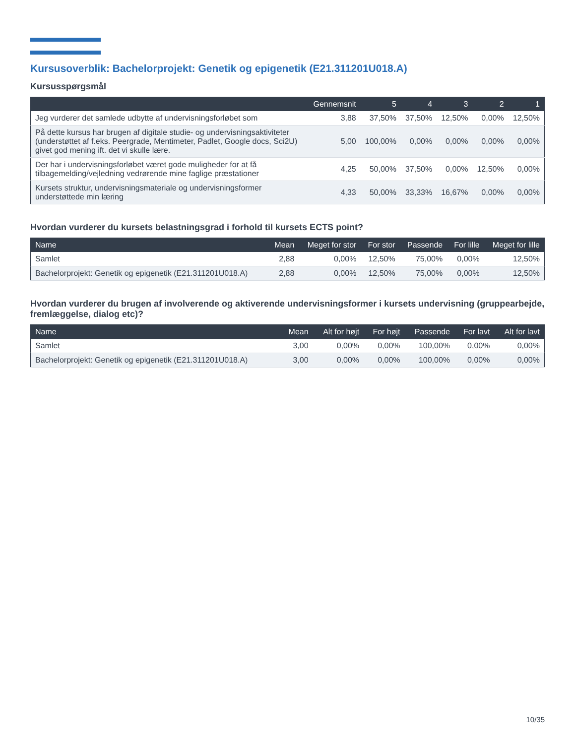Kursusoverblik: Bachelorprojekt: Genetik og epigenetik (E21.311201U018.A)
Kursusspørgsmål
| | Gennemsnit | 5 | 4 | 3 | 2 | 1 |
| --- | --- | --- | --- | --- | --- | --- |
| Jeg vurderer det samlede udbytte af undervisningsforløbet som | 3,88 | 37,50% | 37,50% | 12,50% | 0,00% | 12,50% |
| På dette kursus har brugen af digitale studie- og undervisningsaktiviteter (understøttet af f.eks. Peergrade, Mentimeter, Padlet, Google docs, Sci2U) givet god mening ift. det vi skulle lære. | 5,00 | 100,00% | 0,00% | 0,00% | 0,00% | 0,00% |
| Der har i undervisningsforløbet været gode muligheder for at få tilbagemelding/vejledning vedrørende mine faglige præstationer | 4,25 | 50,00% | 37,50% | 0,00% | 12,50% | 0,00% |
| Kursets struktur, undervisningsmateriale og undervisningsformer understøttede min læring | 4,33 | 50,00% | 33,33% | 16,67% | 0,00% | 0,00% |
Hvordan vurderer du kursets belastningsgrad i forhold til kursets ECTS point?
| Name | Mean | Meget for stor | For stor | Passende | For lille | Meget for lille |
| --- | --- | --- | --- | --- | --- | --- |
| Samlet | 2,88 | 0,00% | 12,50% | 75,00% | 0,00% | 12,50% |
| Bachelorprojekt: Genetik og epigenetik (E21.311201U018.A) | 2,88 | 0,00% | 12,50% | 75,00% | 0,00% | 12,50% |
Hvordan vurderer du brugen af involverende og aktiverende undervisningsformer i kursets undervisning (gruppearbejde, fremlæggelse, dialog etc)?
| Name | Mean | Alt for højt | For højt | Passende | For lavt | Alt for lavt |
| --- | --- | --- | --- | --- | --- | --- |
| Samlet | 3,00 | 0,00% | 0,00% | 100,00% | 0,00% | 0,00% |
| Bachelorprojekt: Genetik og epigenetik (E21.311201U018.A) | 3,00 | 0,00% | 0,00% | 100,00% | 0,00% | 0,00% |
10/35